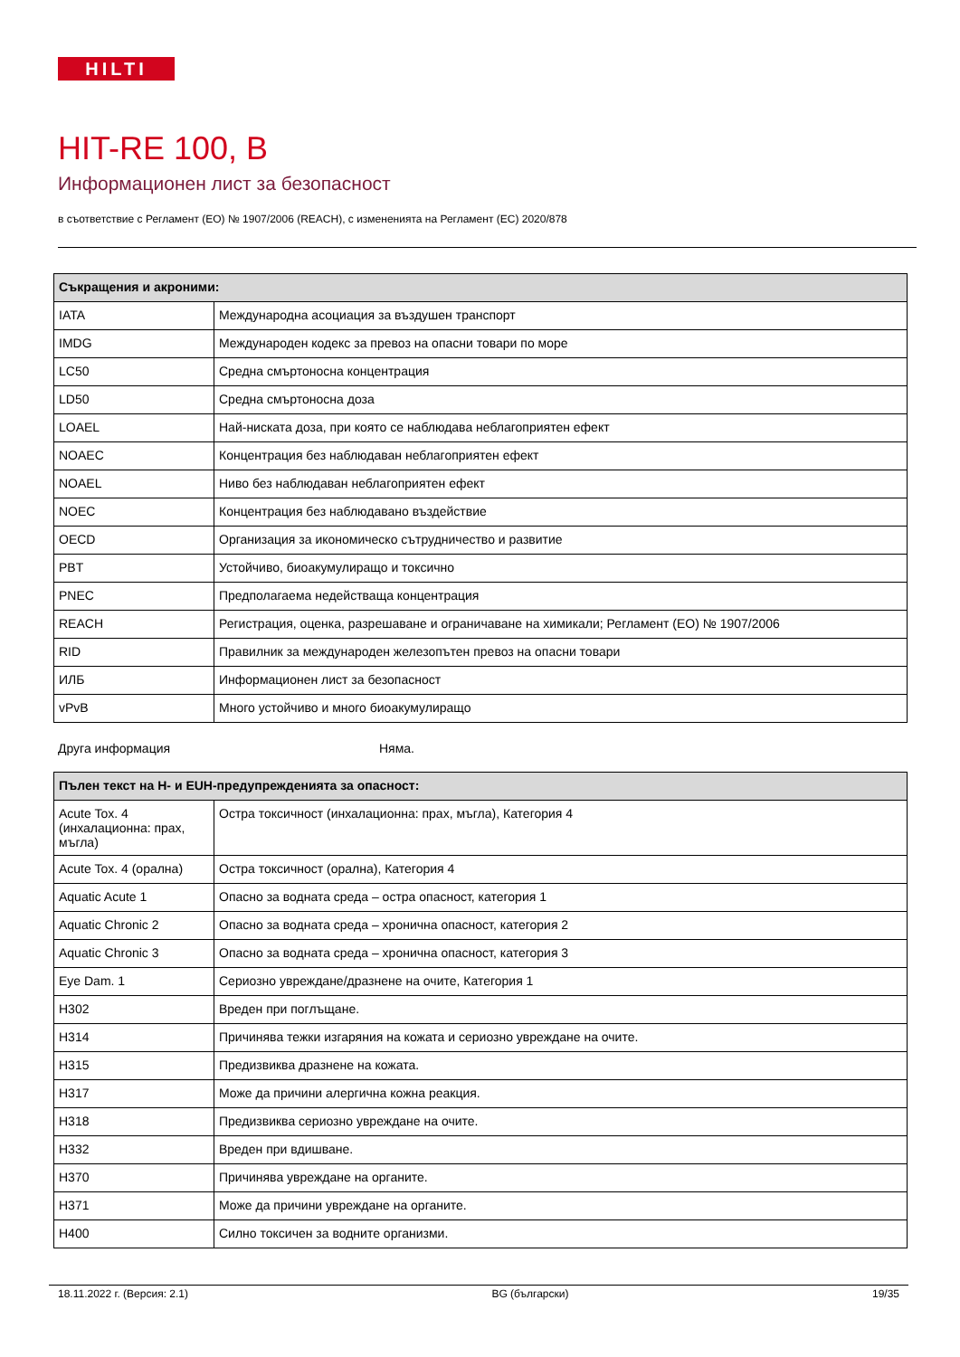HILTI
HIT-RE 100, B
Информационен лист за безопасност
в съответствие с Регламент (ЕО) № 1907/2006 (REACH), с измененията на Регламент (ЕС) 2020/878
| Съкращения и акроними: | |
| --- | --- |
| IATA | Международна асоциация за въздушен транспорт |
| IMDG | Международен кодекс за превоз на опасни товари по море |
| LC50 | Средна смъртоносна концентрация |
| LD50 | Средна смъртоносна доза |
| LOAEL | Най-ниската доза, при която се наблюдава неблагоприятен ефект |
| NOAEC | Концентрация без наблюдаван неблагоприятен ефект |
| NOAEL | Ниво без наблюдаван неблагоприятен ефект |
| NOEC | Концентрация без наблюдавано въздействие |
| OECD | Организация за икономическо сътрудничество и развитие |
| PBT | Устойчиво, биоакумулиращо и токсично |
| PNEC | Предполагаема недействаща концентрация |
| REACH | Регистрация, оценка, разрешаване и ограничаване на химикали; Регламент (ЕО) № 1907/2006 |
| RID | Правилник за международен железопътен превоз на опасни товари |
| ИЛБ | Информационен лист за безопасност |
| vPvB | Много устойчиво и много биоакумулиращо |
Друга информация Няма.
| Пълен текст на H- и EUH-предупрежденията за опасност: | |
| --- | --- |
| Acute Tox. 4 (инхалационна: прах, мъгла) | Остра токсичност (инхалационна: прах, мъгла), Категория 4 |
| Acute Tox. 4 (орална) | Остра токсичност (орална), Категория 4 |
| Aquatic Acute 1 | Опасно за водната среда – остра опасност, категория 1 |
| Aquatic Chronic 2 | Опасно за водната среда – хронична опасност, категория 2 |
| Aquatic Chronic 3 | Опасно за водната среда – хронична опасност, категория 3 |
| Eye Dam. 1 | Сериозно увреждане/дразнене на очите, Категория 1 |
| H302 | Вреден при поглъщане. |
| H314 | Причинява тежки изгаряния на кожата и сериозно увреждане на очите. |
| H315 | Предизвиква дразнене на кожата. |
| H317 | Може да причини алергична кожна реакция. |
| H318 | Предизвиква сериозно увреждане на очите. |
| H332 | Вреден при вдишване. |
| H370 | Причинява увреждане на органите. |
| H371 | Може да причини увреждане на органите. |
| H400 | Силно токсичен за водните организми. |
18.11.2022 г. (Версия: 2.1) BG (български) 19/35